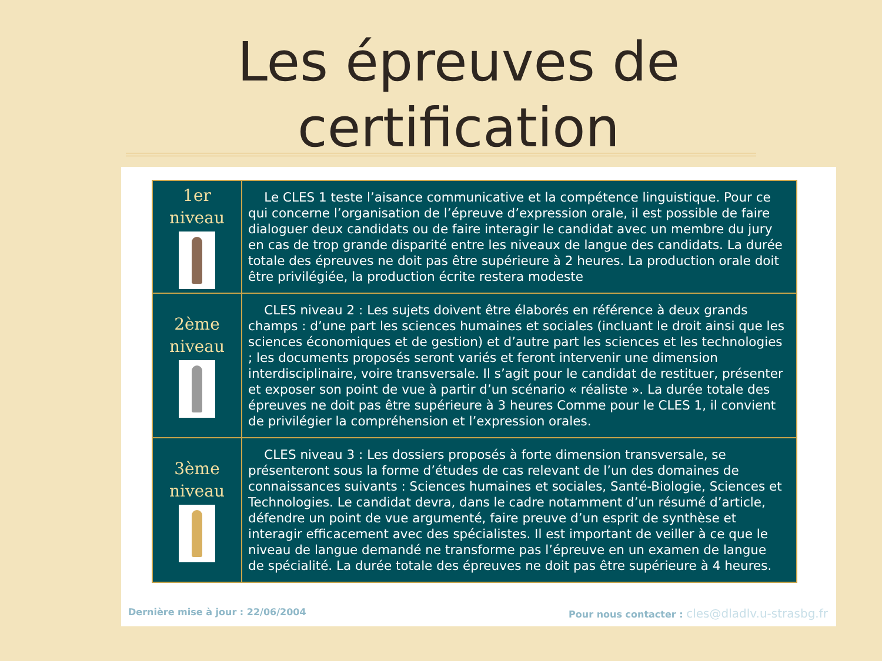Les épreuves de
certification
| 1er niveau | Le CLES 1 teste l’aisance communicative et la compétence linguistique. Pour ce qui concerne l’organisation de l’épreuve d’expression orale, il est possible de faire dialoguer deux candidats ou de faire interagir le candidat avec un membre du jury en cas de trop grande disparité entre les niveaux de langue des candidats. La durée totale des épreuves ne doit pas être supérieure à 2 heures. La production orale doit être privilégiée, la production écrite restera modeste |
| 2ème niveau | CLES niveau 2 : Les sujets doivent être élaborés en référence à deux grands champs : d’une part les sciences humaines et sociales (incluant le droit ainsi que les sciences économiques et de gestion) et d’autre part les sciences et les technologies ; les documents proposés seront variés et feront intervenir une dimension interdisciplinaire, voire transversale. Il s’agit pour le candidat de restituer, présenter et exposer son point de vue à partir d’un scénario « réaliste ». La durée totale des épreuves ne doit pas être supérieure à 3 heures Comme pour le CLES 1, il convient de privilégier la compréhension et l’expression orales. |
| 3ème niveau | CLES niveau 3 : Les dossiers proposés à forte dimension transversale, se présenteront sous la forme d’études de cas relevant de l’un des domaines de connaissances suivants : Sciences humaines et sociales, Santé-Biologie, Sciences et Technologies. Le candidat devra, dans le cadre notamment d’un résumé d’article, défendre un point de vue argumenté, faire preuve d’un esprit de synthèse et interagir efficacement avec des spécialistes. Il est important de veiller à ce que le niveau de langue demandé ne transforme pas l’épreuve en un examen de langue de spécialité. La durée totale des épreuves ne doit pas être supérieure à 4 heures. |
Dernière mise à jour : 22/06/2004 Pour nous contacter : cles@dladlv.u-strasbg.fr